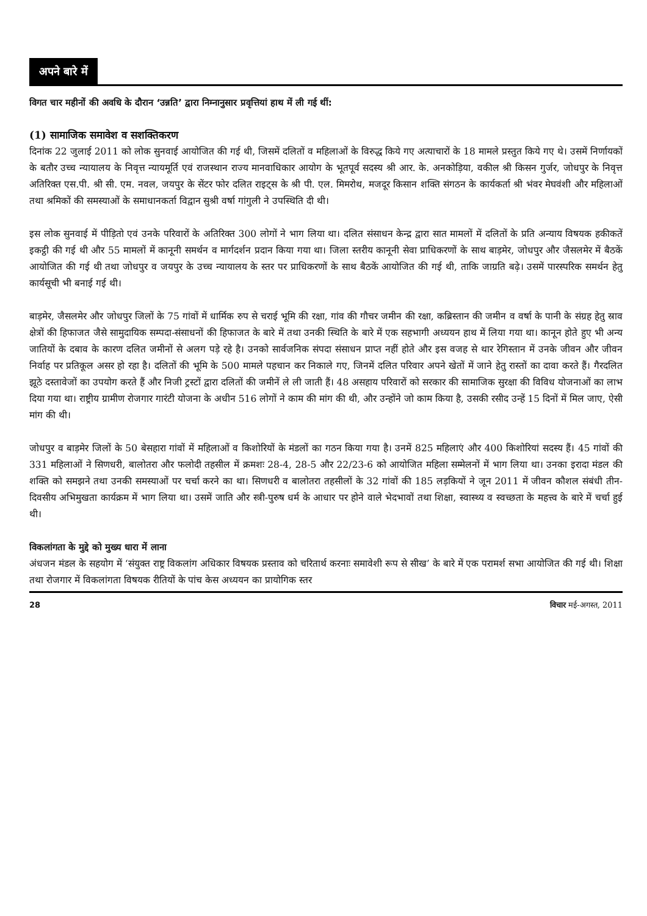अपने बारे में
विगत चार महीनों की अवधि के दौरान ‘उन्नति’ द्वारा निम्नानुसार प्रवृत्तियां हाथ में ली गई थीं:
(1) सामाजिक समावेश व सशक्तिकरण
दिनांक 22 जुलाई 2011 को लोक सुनवाई आयोजित की गई थी, जिसमें दलितों व महिलाओं के विरुद्ध किये गए अत्याचारों के 18 मामले प्रस्तुत किये गए थे। उसमें निर्णायकों के बतौर उच्च न्यायालय के निवृत्त न्यायमूर्ति एवं राजस्थान राज्य मानवाधिकार आयोग के भूतपूर्व सदस्य श्री आर. के. अनकोड़िया, वकील श्री किसन गुर्जर, जोधपुर के निवृत्त अतिरिक्त एस.पी. श्री सी. एम. नवल, जयपुर के सेंटर फोर दलित राइट्स के श्री पी. एल. मिमरोथ, मजदूर किसान शक्ति संगठन के कार्यकर्ता श्री भंवर मेघवंशी और महिलाओं तथा श्रमिकों की समस्याओं के समाधानकर्ता विद्वान सुश्री वर्षा गांगुली ने उपस्थिति दी थी।
इस लोक सुनवाई में पीड़ितो एवं उनके परिवारों के अतिरिक्त 300 लोगों ने भाग लिया था। दलित संसाधन केन्द्र द्वारा सात मामलों में दलितों के प्रति अन्याय विषयक हकीकतें इकट्ठी की गई थी और 55 मामलों में कानूनी समर्थन व मार्गदर्शन प्रदान किया गया था। जिला स्तरीय कानूनी सेवा प्राधिकरणों के साथ बाड़मेर, जोधपुर और जैसलमेर में बैठकें आयोजित की गई थी तथा जोधपुर व जयपुर के उच्च न्यायालय के स्तर पर प्राधिकरणों के साथ बैठकें आयोजित की गई थी, ताकि जाग्रति बढ़े। उसमें पारस्परिक समर्थन हेतु कार्यसूची भी बनाई गई थी।
बाड़मेर, जैसलमेर और जोधपुर जिलों के 75 गांवों में धार्मिक रुप से चराई भूमि की रक्षा, गांव की गौचर जमीन की रक्षा, कब्रिस्तान की जमीन व वर्षा के पानी के संग्रह हेतु स्राव क्षेत्रों की हिफाजत जैसे सामुदायिक सम्पदा-संसाधनों की हिफाजत के बारे में तथा उनकी स्थिति के बारे में एक सहभागी अध्ययन हाथ में लिया गया था। कानून होते हुए भी अन्य जातियों के दबाव के कारण दलित जमीनों से अलग पड़े रहे है। उनको सार्वजनिक संपदा संसाधन प्राप्त नहीं होते और इस वजह से थार रेगिस्तान में उनके जीवन और जीवन निर्वाह पर प्रतिकूल असर हो रहा है। दलितों की भूमि के 500 मामले पहचान कर निकाले गए, जिनमें दलित परिवार अपने खेतों में जाने हेतु रास्तों का दावा करते हैं। गैरदलित झूठे दस्तावेजों का उपयोग करते हैं और निजी ट्रस्टों द्वारा दलितों की जमीनें ले ली जाती हैं। 48 असहाय परिवारों को सरकार की सामाजिक सुरक्षा की विविध योजनाओं का लाभ दिया गया था। राष्ट्रीय ग्रामीण रोजगार गारंटी योजना के अधीन 516 लोगों ने काम की मांग की थी, और उन्होंने जो काम किया है, उसकी रसीद उन्हें 15 दिनों में मिल जाए, ऐसी मांग की थी।
जोधपुर व बाड़मेर जिलों के 50 बेसहारा गांवों में महिलाओं व किशोरियों के मंडलों का गठन किया गया है। उनमें 825 महिलाएं और 400 किशोरियां सदस्य हैं। 45 गांवों की 331 महिलाओं ने सिणधरी, बालोतरा और फलोदी तहसील में क्रमशः 28-4, 28-5 और 22/23-6 को आयोजित महिला सम्मेलनों में भाग लिया था। उनका इरादा मंडल की शक्ति को समझने तथा उनकी समस्याओं पर चर्चा करने का था। सिणधरी व बालोतरा तहसीलों के 32 गांवों की 185 लड़कियों ने जून 2011 में जीवन कौशल संबंधी तीन-दिवसीय अभिमुखता कार्यक्रम में भाग लिया था। उसमें जाति और स्त्री-पुरुष धर्म के आधार पर होने वाले भेदभावों तथा शिक्षा, स्वास्थ्य व स्वच्छता के महत्त्व के बारे में चर्चा हुई थी।
विकलांगता के मुद्दे को मुख्य धारा में लाना
अंधजन मंडल के सहयोग में ‘संयुक्त राष्ट्र विकलांग अधिकार विषयक प्रस्ताव को चरितार्थ करनाः समावेशी रूप से सीख’ के बारे में एक परामर्श सभा आयोजित की गई थी। शिक्षा तथा रोजगार में विकलांगता विषयक रीतियों के पांच केस अध्ययन का प्रायोगिक स्तर
28 विचार मई-अगस्त, 2011